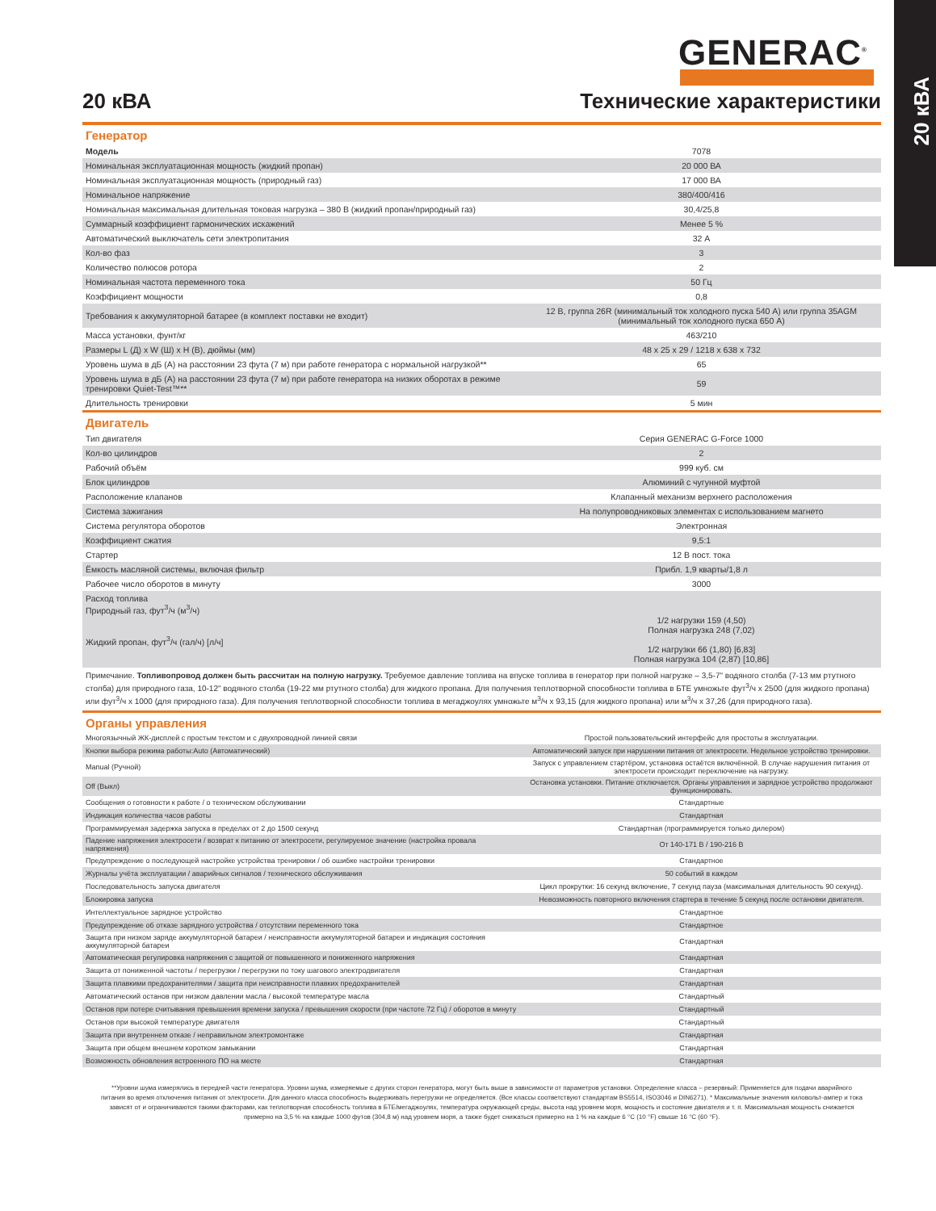20 кВА
GENERAC<sup>®</sup>
20 кВА
Технические характеристики
Генератор
| Модель | 7078 |
| Номинальная эксплуатационная мощность (жидкий пропан) | 20 000 ВА |
| Номинальная эксплуатационная мощность (природный газ) | 17 000 ВА |
| Номинальное напряжение | 380/400/416 |
| Номинальная максимальная длительная токовая нагрузка – 380 В (жидкий пропан/природный газ) | 30,4/25,8 |
| Суммарный коэффициент гармонических искажений | Менее 5 % |
| Автоматический выключатель сети электропитания | 32 А |
| Кол-во фаз | 3 |
| Количество полюсов ротора | 2 |
| Номинальная частота переменного тока | 50 Гц |
| Коэффициент мощности | 0,8 |
| Требования к аккумуляторной батарее (в комплект поставки не входит) | 12 В, группа 26R (минимальный ток холодного пуска 540 А) или группа 35AGM (минимальный ток холодного пуска 650 А) |
| Масса установки, фунт/кг | 463/210 |
| Размеры L (Д) x W (Ш) x H (В), дюймы (мм) | 48 x 25 x 29 / 1218 x 638 x 732 |
| Уровень шума в дБ (А) на расстоянии 23 фута (7 м) при работе генератора с нормальной нагрузкой** | 65 |
| Уровень шума в дБ (А) на расстоянии 23 фута (7 м) при работе генератора на низких оборотах в режиме тренировки Quiet-Test™** | 59 |
| Длительность тренировки | 5 мин |
Двигатель
| Тип двигателя | Серия GENERAC G-Force 1000 |
| Кол-во цилиндров | 2 |
| Рабочий объём | 999 куб. см |
| Блок цилиндров | Алюминий с чугунной муфтой |
| Расположение клапанов | Клапанный механизм верхнего расположения |
| Система зажигания | На полупроводниковых элементах с использованием магнето |
| Система регулятора оборотов | Электронная |
| Коэффициент сжатия | 9,5:1 |
| Стартер | 12 В пост. тока |
| Ёмкость масляной системы, включая фильтр | Прибл. 1,9 кварты/1,8 л |
| Рабочее число оборотов в минуту | 3000 |
| Расход топлива Природный газ, фут<sup>3</sup>/ч (м<sup>3</sup>/ч) Жидкий пропан, фут<sup>3</sup>/ч (гал/ч) [л/ч] | 1/2 нагрузки 159 (4,50) Полная нагрузка 248 (7,02) 1/2 нагрузки 66 (1,80) [6,83] Полная нагрузка 104 (2,87) [10,86] |
Примечание. Топливопровод должен быть рассчитан на полную нагрузку. Требуемое давление топлива на впуске топлива в генератор при полной нагрузке – 3,5-7" водяного столба (7-13 мм ртутного столба) для природного газа, 10-12" водяного столба (19-22 мм ртутного столба) для жидкого пропана. Для получения теплотворной способности топлива в БТЕ умножьте фут<sup>3</sup>/ч x 2500 (для жидкого пропана) или фут<sup>3</sup>/ч x 1000 (для природного газа). Для получения теплотворной способности топлива в мегаджоулях умножьте м<sup>3</sup>/ч x 93,15 (для жидкого пропана) или м<sup>3</sup>/ч x 37,26 (для природного газа).
Органы управления
| Многоязычный ЖК-дисплей с простым текстом и с двухпроводной линией связи | Простой пользовательский интерфейс для простоты в эксплуатации. |
| Кнопки выбора режима работы:Auto (Автоматический) | Автоматический запуск при нарушении питания от электросети. Недельное устройство тренировки. |
| Manual (Ручной) | Запуск с управлением стартёром, установка остаётся включённой. В случае нарушения питания от электросети происходит переключение на нагрузку. |
| Off (Выкл) | Остановка установки. Питание отключается. Органы управления и зарядное устройство продолжают функционировать. |
| Сообщения о готовности к работе / о техническом обслуживании | Стандартные |
| Индикация количества часов работы | Стандартная |
| Программируемая задержка запуска в пределах от 2 до 1500 секунд | Стандартная (программируется только дилером) |
| Падение напряжения электросети / возврат к питанию от электросети, регулируемое значение (настройка провала напряжения) | От 140-171 В / 190-216 В |
| Предупреждение о последующей настройке устройства тренировки / об ошибке настройки тренировки | Стандартное |
| Журналы учёта эксплуатации / аварийных сигналов / технического обслуживания | 50 событий в каждом |
| Последовательность запуска двигателя | Цикл прокрутки: 16 секунд включение, 7 секунд пауза (максимальная длительность 90 секунд). |
| Блокировка запуска | Невозможность повторного включения стартера в течение 5 секунд после остановки двигателя. |
| Интеллектуальное зарядное устройство | Стандартное |
| Предупреждение об отказе зарядного устройства / отсутствии переменного тока | Стандартное |
| Защита при низком заряде аккумуляторной батареи / неисправности аккумуляторной батареи и индикация состояния аккумуляторной батареи | Стандартная |
| Автоматическая регулировка напряжения с защитой от повышенного и пониженного напряжения | Стандартная |
| Защита от пониженной частоты / перегрузки / перегрузки по току шагового электродвигателя | Стандартная |
| Защита плавкими предохранителями / защита при неисправности плавких предохранителей | Стандартная |
| Автоматический останов при низком давлении масла / высокой температуре масла | Стандартный |
| Останов при потере считывания превышения времени запуска / превышения скорости (при частоте 72 Гц) / оборотов в минуту | Стандартный |
| Останов при высокой температуре двигателя | Стандартный |
| Защита при внутреннем отказе / неправильном электромонтаже | Стандартная |
| Защита при общем внешнем коротком замыкании | Стандартная |
| Возможность обновления встроенного ПО на месте | Стандартная |
**Уровни шума измерялись в передней части генератора. Уровни шума, измеряемые с других сторон генератора, могут быть выше в зависимости от параметров установки. Определение класса – резервный: Применяется для подачи аварийного питания во время отключения питания от электросети. Для данного класса способность выдерживать перегрузки не определяется. (Все классы соответствуют стандартам BS5514, ISO3046 и DIN6271). * Максимальные значения киловольт-ампер и тока зависят от и ограничиваются такими факторами, как теплотворная способность топлива в БТЕ/мегаджоулях, температура окружающей среды, высота над уровнем моря, мощность и состояние двигателя и т. п. Максимальная мощность снижается примерно на 3,5 % на каждые 1000 футов (304,8 м) над уровнем моря, а также будет снижаться примерно на 1 % на каждые 6 °C (10 °F) свыше 16 °C (60 °F).